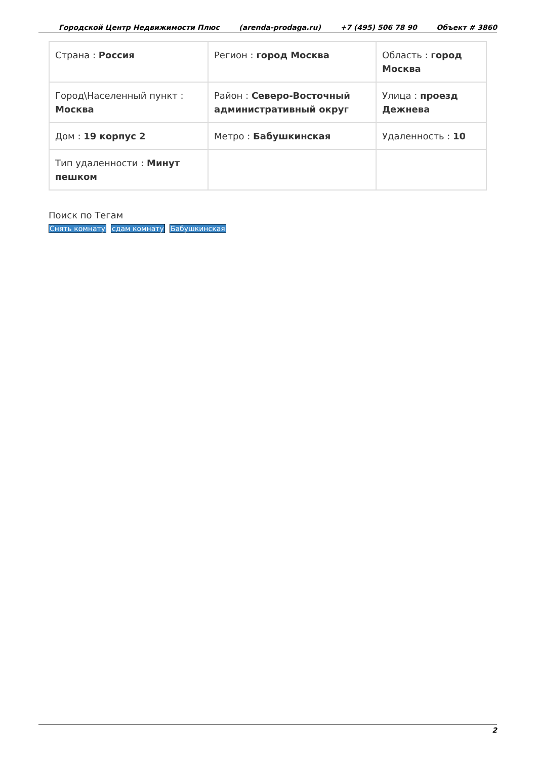Городской Центр Недвижимости Плюс (arenda-prodaga.ru) +7 (495) 506 78 90 Объект # 3860
| Страна : Россия | Регион : город Москва | Область : город Москва |
| Город\Населенный пункт : Москва | Район : Северо-Восточный административный округ | Улица : проезд Дежнева |
| Дом : 19 корпус 2 | Метро : Бабушкинская | Удаленность : 10 |
| Тип удаленности : Минут пешком | | |
Поиск по Тегам
Снять комнату сдам комнату Бабушкинская
2